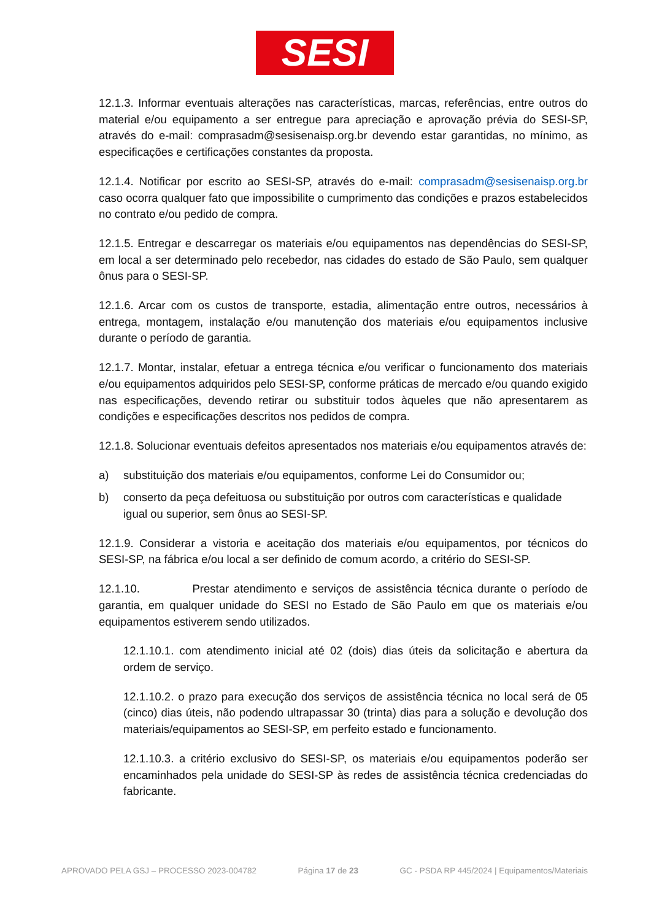SESI
12.1.3. Informar eventuais alterações nas características, marcas, referências, entre outros do material e/ou equipamento a ser entregue para apreciação e aprovação prévia do SESI-SP, através do e-mail: comprasadm@sesisenaisp.org.br devendo estar garantidas, no mínimo, as especificações e certificações constantes da proposta.
12.1.4. Notificar por escrito ao SESI-SP, através do e-mail: comprasadm@sesisenaisp.org.br caso ocorra qualquer fato que impossibilite o cumprimento das condições e prazos estabelecidos no contrato e/ou pedido de compra.
12.1.5. Entregar e descarregar os materiais e/ou equipamentos nas dependências do SESI-SP, em local a ser determinado pelo recebedor, nas cidades do estado de São Paulo, sem qualquer ônus para o SESI-SP.
12.1.6. Arcar com os custos de transporte, estadia, alimentação entre outros, necessários à entrega, montagem, instalação e/ou manutenção dos materiais e/ou equipamentos inclusive durante o período de garantia.
12.1.7. Montar, instalar, efetuar a entrega técnica e/ou verificar o funcionamento dos materiais e/ou equipamentos adquiridos pelo SESI-SP, conforme práticas de mercado e/ou quando exigido nas especificações, devendo retirar ou substituir todos àqueles que não apresentarem as condições e especificações descritos nos pedidos de compra.
12.1.8. Solucionar eventuais defeitos apresentados nos materiais e/ou equipamentos através de:
a) substituição dos materiais e/ou equipamentos, conforme Lei do Consumidor ou;
b) conserto da peça defeituosa ou substituição por outros com características e qualidade igual ou superior, sem ônus ao SESI-SP.
12.1.9. Considerar a vistoria e aceitação dos materiais e/ou equipamentos, por técnicos do SESI-SP, na fábrica e/ou local a ser definido de comum acordo, a critério do SESI-SP.
12.1.10. Prestar atendimento e serviços de assistência técnica durante o período de garantia, em qualquer unidade do SESI no Estado de São Paulo em que os materiais e/ou equipamentos estiverem sendo utilizados.
12.1.10.1. com atendimento inicial até 02 (dois) dias úteis da solicitação e abertura da ordem de serviço.
12.1.10.2. o prazo para execução dos serviços de assistência técnica no local será de 05 (cinco) dias úteis, não podendo ultrapassar 30 (trinta) dias para a solução e devolução dos materiais/equipamentos ao SESI-SP, em perfeito estado e funcionamento.
12.1.10.3. a critério exclusivo do SESI-SP, os materiais e/ou equipamentos poderão ser encaminhados pela unidade do SESI-SP às redes de assistência técnica credenciadas do fabricante.
APROVADO PELA GSJ – PROCESSO 2023-004782 Página 17 de 23 GC - PSDA RP 445/2024 | Equipamentos/Materiais